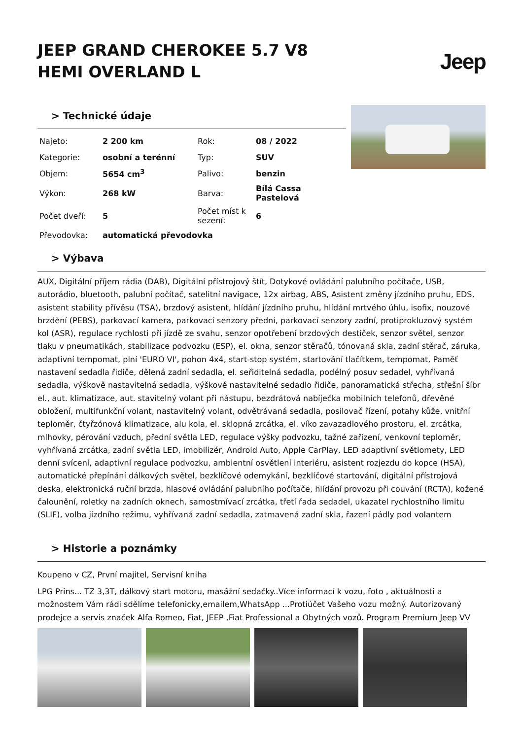JEEP GRAND CHEROKEE 5.7 V8
HEMI OVERLAND L
Jeep
> Technické údaje
| Najeto: | 2 200 km | Rok: | 08 / 2022 |
| Kategorie: | osobní a terénní | Typ: | SUV |
| Objem: | 5654 cm<sup>3</sup> | Palivo: | benzin |
| Výkon: | 268 kW | Barva: | Bílá Cassa Pastelová |
| Počet dveří: | 5 | Počet míst k sezení: | 6 |
| Převodovka: | automatická převodovka | | |
> Výbava
AUX, Digitální příjem rádia (DAB), Digitální přístrojový štít, Dotykové ovládání palubního počítače, USB, autorádio, bluetooth, palubní počítač, satelitní navigace, 12x airbag, ABS, Asistent změny jízdního pruhu, EDS, asistent stability přívěsu (TSA), brzdový asistent, hlídání jízdního pruhu, hlídání mrtvého úhlu, isofix, nouzové brzdění (PEBS), parkovací kamera, parkovací senzory přední, parkovací senzory zadní, protiprokluzový systém kol (ASR), regulace rychlosti při jízdě ze svahu, senzor opotřebení brzdových destiček, senzor světel, senzor tlaku v pneumatikách, stabilizace podvozku (ESP), el. okna, senzor stěračů, tónovaná skla, zadní stěrač, záruka, adaptivní tempomat, plní 'EURO VI', pohon 4x4, start-stop systém, startování tlačítkem, tempomat, Paměť nastavení sedadla řidiče, dělená zadní sedadla, el. seřiditelná sedadla, podélný posuv sedadel, vyhřívaná sedadla, výškově nastavitelná sedadla, výškově nastavitelné sedadlo řidiče, panoramatická střecha, střešní šíbr el., aut. klimatizace, aut. stavitelný volant při nástupu, bezdrátová nabíječka mobilních telefonů, dřevěné obložení, multifunkční volant, nastavitelný volant, odvětrávaná sedadla, posilovač řízení, potahy kůže, vnitřní teploměr, čtyřzónová klimatizace, alu kola, el. sklopná zrcátka, el. víko zavazadlového prostoru, el. zrcátka, mlhovky, pérování vzduch, přední světla LED, regulace výšky podvozku, tažné zařízení, venkovní teploměr, vyhřívaná zrcátka, zadní světla LED, imobilizér, Android Auto, Apple CarPlay, LED adaptivní světlomety, LED denní svícení, adaptivní regulace podvozku, ambientní osvětlení interiéru, asistent rozjezdu do kopce (HSA), automatické přepínání dálkových světel, bezklíčové odemykání, bezklíčové startování, digitální přístrojová deska, elektronická ruční brzda, hlasové ovládání palubního počítače, hlídání provozu při couvání (RCTA), kožené čalounění, roletky na zadních oknech, samostmívací zrcátka, třetí řada sedadel, ukazatel rychlostního limitu (SLIF), volba jízdního režimu, vyhřívaná zadní sedadla, zatmavená zadní skla, řazení pádly pod volantem
> Historie a poznámky
Koupeno v CZ, První majitel, Servisní kniha
LPG Prins... TZ 3,3T, dálkový start motoru, masážní sedačky..Více informací k vozu, foto , aktuálnosti a možnostem Vám rádi sdělíme telefonicky,emailem,WhatsApp ...Protiúčet Vašeho vozu možný. Autorizovaný prodejce a servis značek Alfa Romeo, Fiat, JEEP ,Fiat Professional a Obytných vozů. Program Premium Jeep VV